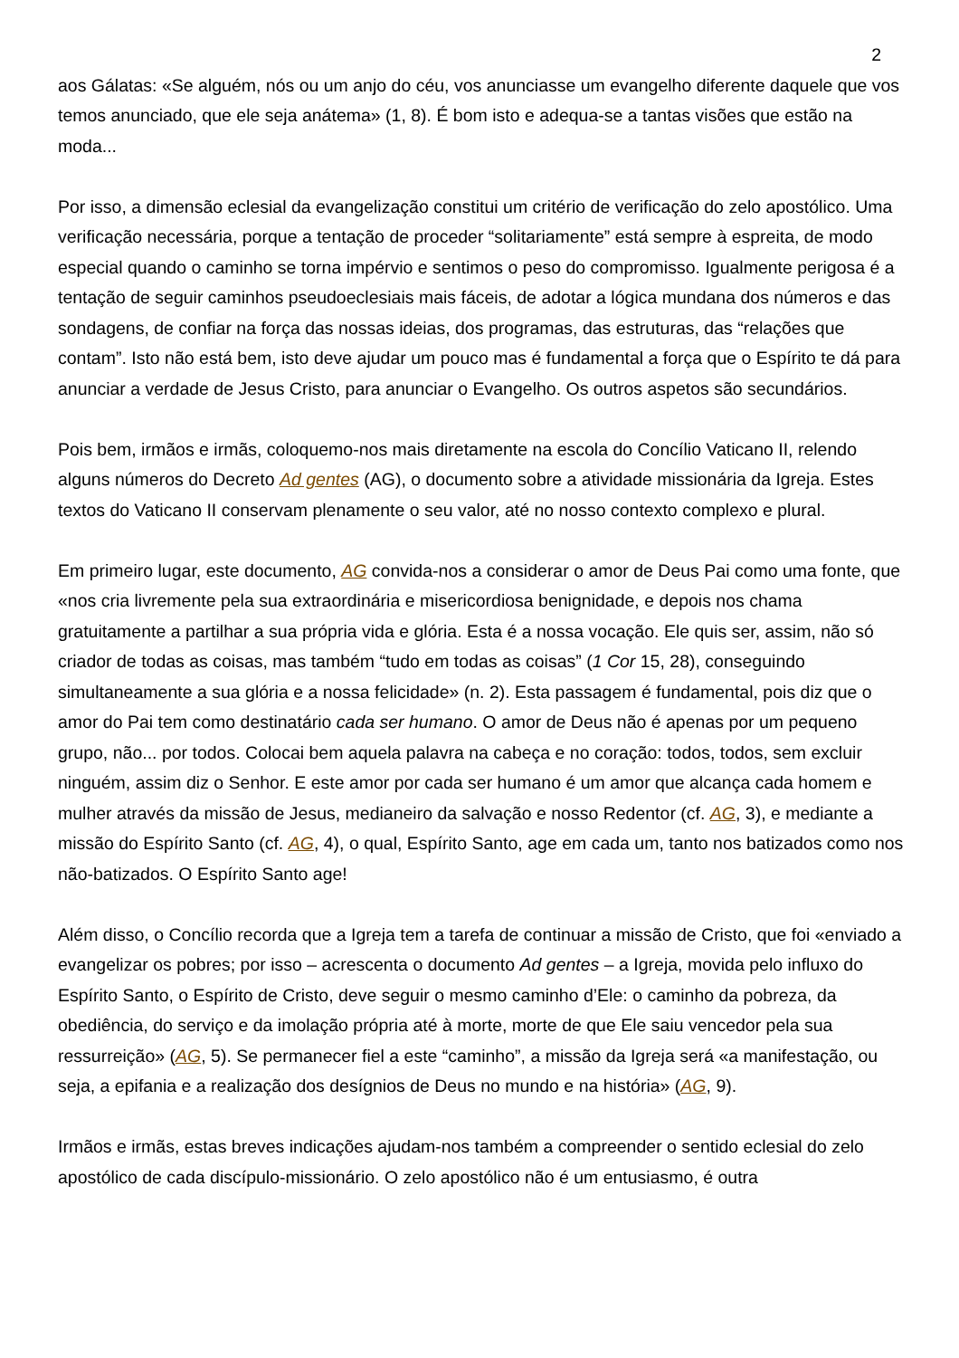2
aos Gálatas: «Se alguém, nós ou um anjo do céu, vos anunciasse um evangelho diferente daquele que vos temos anunciado, que ele seja anátema» (1, 8). É bom isto e adequa-se a tantas visões que estão na moda...
Por isso, a dimensão eclesial da evangelização constitui um critério de verificação do zelo apostólico. Uma verificação necessária, porque a tentação de proceder “solitariamente” está sempre à espreita, de modo especial quando o caminho se torna impérvio e sentimos o peso do compromisso. Igualmente perigosa é a tentação de seguir caminhos pseudoeclesiais mais fáceis, de adotar a lógica mundana dos números e das sondagens, de confiar na força das nossas ideias, dos programas, das estruturas, das “relações que contam”. Isto não está bem, isto deve ajudar um pouco mas é fundamental a força que o Espírito te dá para anunciar a verdade de Jesus Cristo, para anunciar o Evangelho. Os outros aspetos são secundários.
Pois bem, irmãos e irmãs, coloquemo-nos mais diretamente na escola do Concílio Vaticano II, relendo alguns números do Decreto Ad gentes (AG), o documento sobre a atividade missionária da Igreja. Estes textos do Vaticano II conservam plenamente o seu valor, até no nosso contexto complexo e plural.
Em primeiro lugar, este documento, AG convida-nos a considerar o amor de Deus Pai como uma fonte, que «nos cria livremente pela sua extraordinária e misericordiosa benignidade, e depois nos chama gratuitamente a partilhar a sua própria vida e glória. Esta é a nossa vocação. Ele quis ser, assim, não só criador de todas as coisas, mas também “tudo em todas as coisas” (1 Cor 15, 28), conseguindo simultaneamente a sua glória e a nossa felicidade» (n. 2). Esta passagem é fundamental, pois diz que o amor do Pai tem como destinatário cada ser humano. O amor de Deus não é apenas por um pequeno grupo, não... por todos. Colocai bem aquela palavra na cabeça e no coração: todos, todos, sem excluir ninguém, assim diz o Senhor. E este amor por cada ser humano é um amor que alcança cada homem e mulher através da missão de Jesus, medianeiro da salvação e nosso Redentor (cf. AG, 3), e mediante a missão do Espírito Santo (cf. AG, 4), o qual, Espírito Santo, age em cada um, tanto nos batizados como nos não-batizados. O Espírito Santo age!
Além disso, o Concílio recorda que a Igreja tem a tarefa de continuar a missão de Cristo, que foi «enviado a evangelizar os pobres; por isso – acrescenta o documento Ad gentes – a Igreja, movida pelo influxo do Espírito Santo, o Espírito de Cristo, deve seguir o mesmo caminho d’Ele: o caminho da pobreza, da obediência, do serviço e da imolação própria até à morte, morte de que Ele saiu vencedor pela sua ressurreição» (AG, 5). Se permanecer fiel a este “caminho”, a missão da Igreja será «a manifestação, ou seja, a epifania e a realização dos desígnios de Deus no mundo e na história» (AG, 9).
Irmãos e irmãs, estas breves indicações ajudam-nos também a compreender o sentido eclesial do zelo apostólico de cada discípulo-missionário. O zelo apostólico não é um entusiasmo, é outra